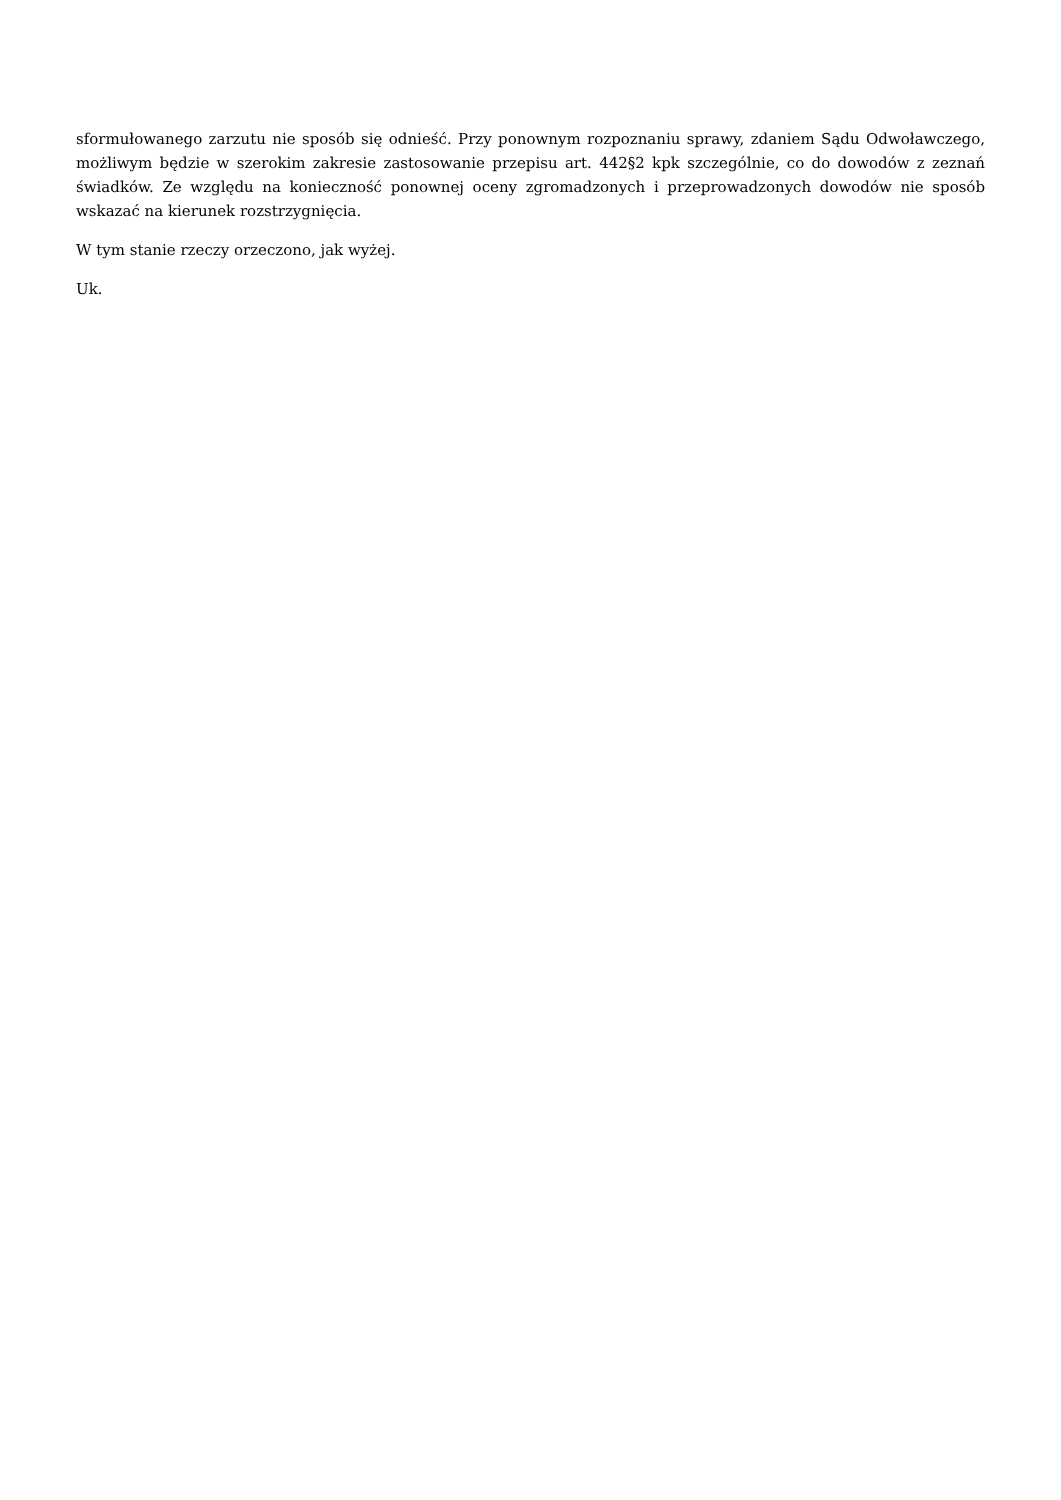sformułowanego zarzutu nie sposób się odnieść. Przy ponownym rozpoznaniu sprawy, zdaniem Sądu Odwoławczego, możliwym będzie w szerokim zakresie zastosowanie przepisu art. 442§2 kpk szczególnie, co do dowodów z zeznań świadków. Ze względu na konieczność ponownej oceny zgromadzonych i przeprowadzonych dowodów nie sposób wskazać na kierunek rozstrzygnięcia.
W tym stanie rzeczy orzeczono, jak wyżej.
Uk.